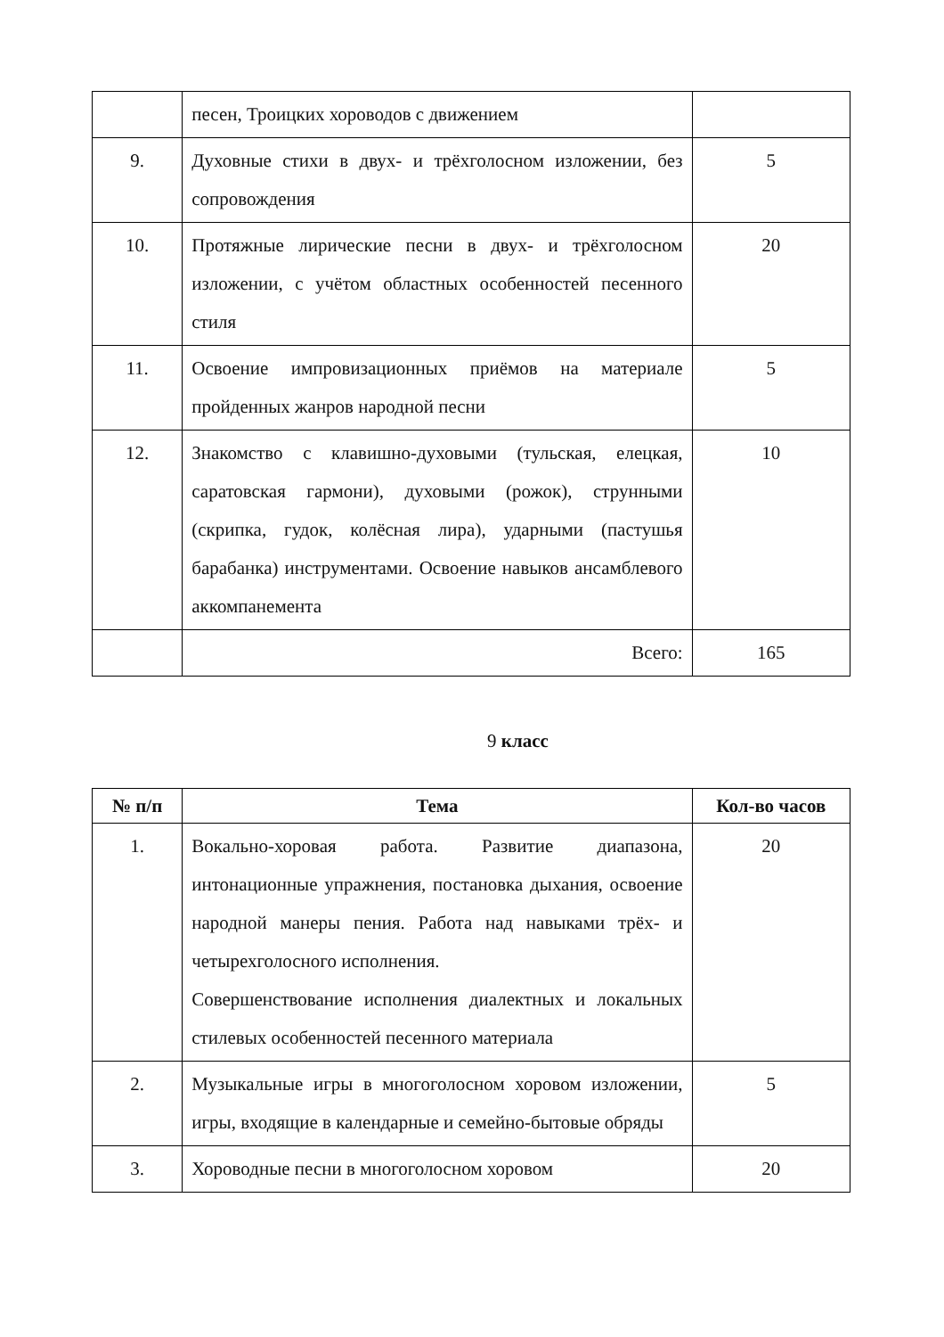| | песен, Троицких хороводов с движением | |
| 9. | Духовные стихи в двух- и трёхголосном изложении, без сопровождения | 5 |
| 10. | Протяжные лирические песни в двух- и трёхголосном изложении, с учётом областных особенностей песенного стиля | 20 |
| 11. | Освоение импровизационных приёмов на материале пройденных жанров народной песни | 5 |
| 12. | Знакомство с клавишно-духовыми (тульская, елецкая, саратовская гармони), духовыми (рожок), струнными (скрипка, гудок, колёсная лира), ударными (пастушья барабанка) инструментами. Освоение навыков ансамблевого аккомпанемента | 10 |
| | Всего: | 165 |
9 класс
| № п/п | Тема | Кол-во часов |
| --- | --- | --- |
| 1. | Вокально-хоровая работа. Развитие диапазона, интонационные упражнения, постановка дыхания, освоение народной манеры пения. Работа над навыками трёх- и четырехголосного исполнения. Совершенствование исполнения диалектных и локальных стилевых особенностей песенного материала | 20 |
| 2. | Музыкальные игры в многоголосном хоровом изложении, игры, входящие в календарные и семейно-бытовые обряды | 5 |
| 3. | Хороводные песни в многоголосном хоровом | 20 |